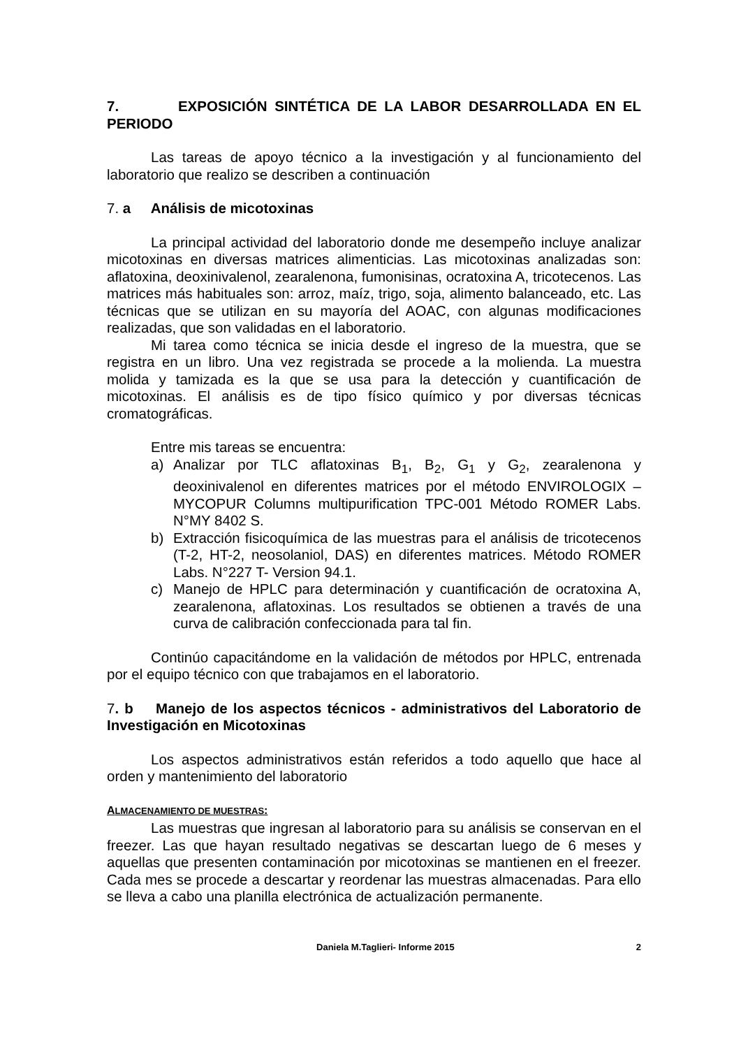7. EXPOSICIÓN SINTÉTICA DE LA LABOR DESARROLLADA EN EL PERIODO
Las tareas de apoyo técnico a la investigación y al funcionamiento del laboratorio que realizo se describen a continuación
7. a Análisis de micotoxinas
La principal actividad del laboratorio donde me desempeño incluye analizar micotoxinas en diversas matrices alimenticias. Las micotoxinas analizadas son: aflatoxina, deoxinivalenol, zearalenona, fumonisinas, ocratoxina A, tricotecenos. Las matrices más habituales son: arroz, maíz, trigo, soja, alimento balanceado, etc. Las técnicas que se utilizan en su mayoría del AOAC, con algunas modificaciones realizadas, que son validadas en el laboratorio.
Mi tarea como técnica se inicia desde el ingreso de la muestra, que se registra en un libro. Una vez registrada se procede a la molienda. La muestra molida y tamizada es la que se usa para la detección y cuantificación de micotoxinas. El análisis es de tipo físico químico y por diversas técnicas cromatográficas.
Entre mis tareas se encuentra:
a) Analizar por TLC aflatoxinas B<sub>1</sub>, B<sub>2</sub>, G<sub>1</sub> y G<sub>2</sub>, zearalenona y deoxinivalenol en diferentes matrices por el método ENVIROLOGIX – MYCOPUR Columns multipurification TPC-001 Método ROMER Labs. N°MY 8402 S.
b) Extracción fisicoquímica de las muestras para el análisis de tricotecenos (T-2, HT-2, neosolaniol, DAS) en diferentes matrices. Método ROMER Labs. N°227 T- Version 94.1.
c) Manejo de HPLC para determinación y cuantificación de ocratoxina A, zearalenona, aflatoxinas. Los resultados se obtienen a través de una curva de calibración confeccionada para tal fin.
Continúo capacitándome en la validación de métodos por HPLC, entrenada por el equipo técnico con que trabajamos en el laboratorio.
7. b Manejo de los aspectos técnicos - administrativos del Laboratorio de Investigación en Micotoxinas
Los aspectos administrativos están referidos a todo aquello que hace al orden y mantenimiento del laboratorio
ALMACENAMIENTO DE MUESTRAS:
Las muestras que ingresan al laboratorio para su análisis se conservan en el freezer. Las que hayan resultado negativas se descartan luego de 6 meses y aquellas que presenten contaminación por micotoxinas se mantienen en el freezer. Cada mes se procede a descartar y reordenar las muestras almacenadas. Para ello se lleva a cabo una planilla electrónica de actualización permanente.
Daniela M.Taglieri- Informe 2015 2